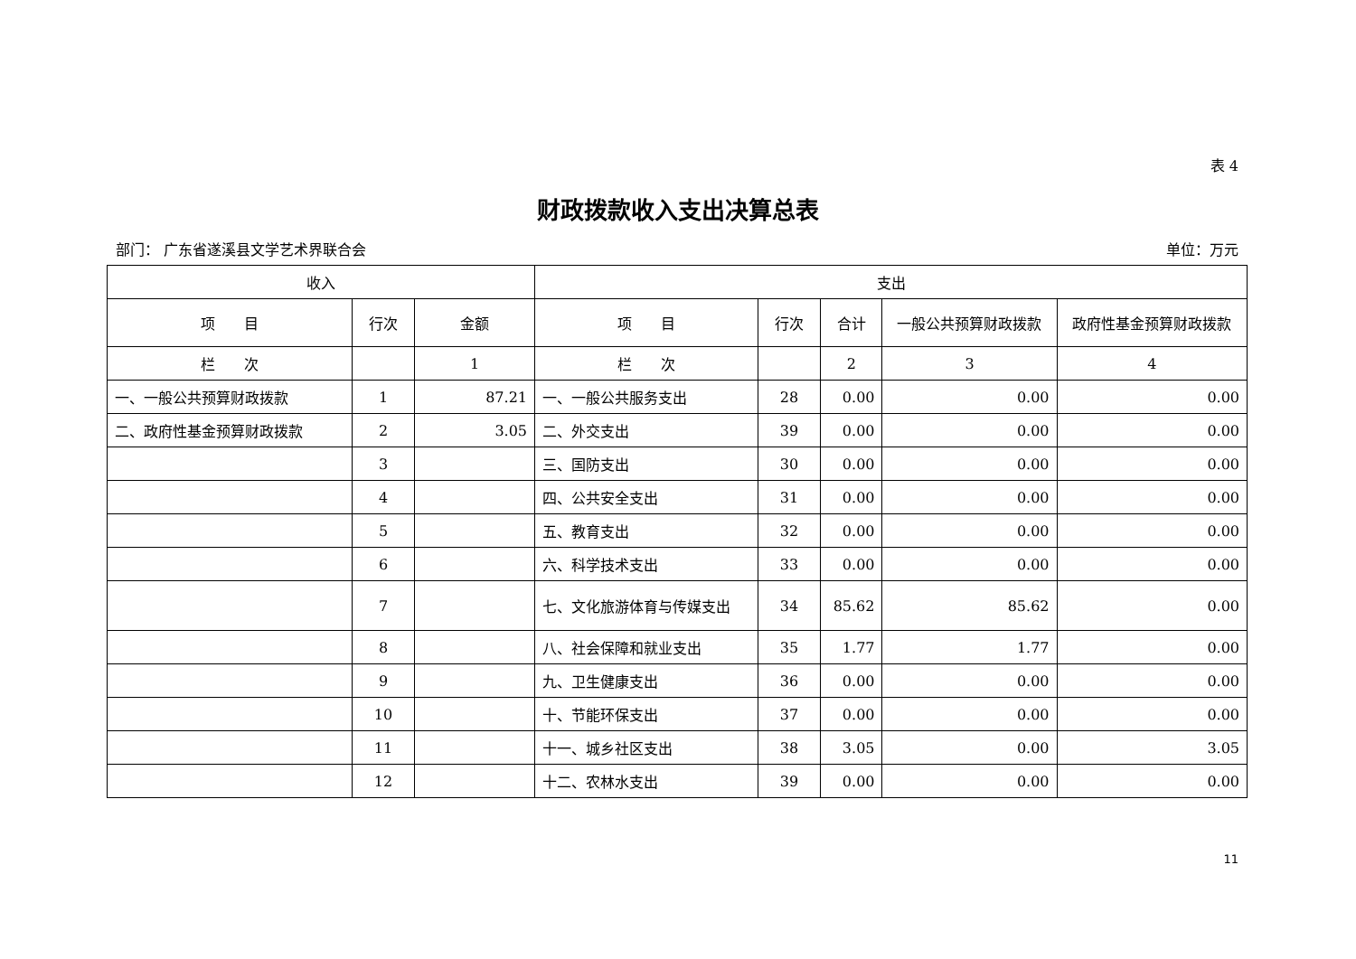表 4
财政拨款收入支出决算总表
部门： 广东省遂溪县文学艺术界联合会 单位：万元
| 收入 | | | 支出 | | | | |
| --- | --- | --- | --- | --- | --- | --- | --- |
| 项 目 | 行次 | 金额 | 项 目 | 行次 | 合计 | 一般公共预算财政拨款 | 政府性基金预算财政拨款 |
| 栏 次 | | 1 | 栏 次 | | 2 | 3 | 4 |
| 一、一般公共预算财政拨款 | 1 | 87.21 | 一、一般公共服务支出 | 28 | 0.00 | 0.00 | 0.00 |
| 二、政府性基金预算财政拨款 | 2 | 3.05 | 二、外交支出 | 39 | 0.00 | 0.00 | 0.00 |
| | 3 | | 三、国防支出 | 30 | 0.00 | 0.00 | 0.00 |
| | 4 | | 四、公共安全支出 | 31 | 0.00 | 0.00 | 0.00 |
| | 5 | | 五、教育支出 | 32 | 0.00 | 0.00 | 0.00 |
| | 6 | | 六、科学技术支出 | 33 | 0.00 | 0.00 | 0.00 |
| | 7 | | 七、文化旅游体育与传媒支出 | 34 | 85.62 | 85.62 | 0.00 |
| | 8 | | 八、社会保障和就业支出 | 35 | 1.77 | 1.77 | 0.00 |
| | 9 | | 九、卫生健康支出 | 36 | 0.00 | 0.00 | 0.00 |
| | 10 | | 十、节能环保支出 | 37 | 0.00 | 0.00 | 0.00 |
| | 11 | | 十一、城乡社区支出 | 38 | 3.05 | 0.00 | 3.05 |
| | 12 | | 十二、农林水支出 | 39 | 0.00 | 0.00 | 0.00 |
11